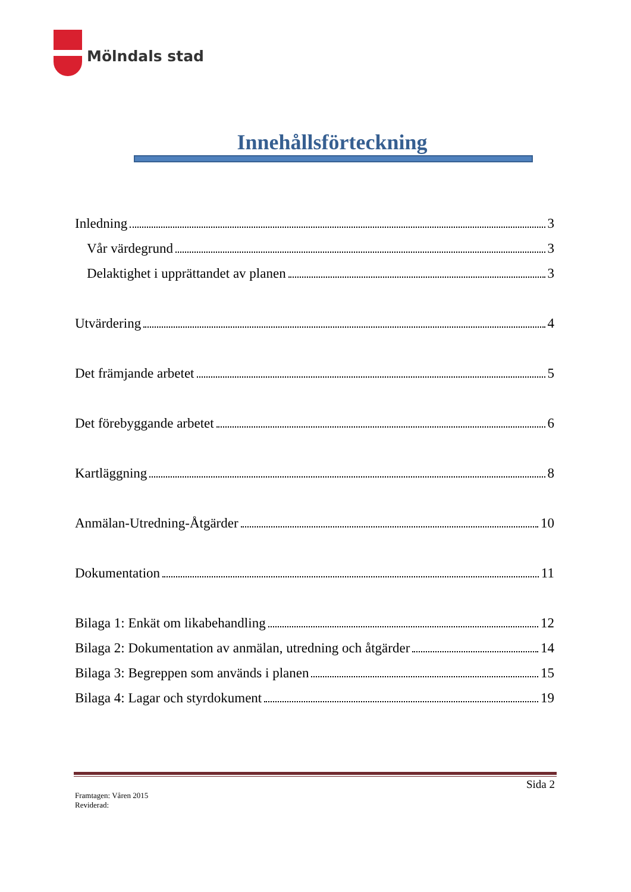Mölndals stad
Innehållsförteckning
Inledning 3
Vår värdegrund 3
Delaktighet i upprättandet av planen 3
Utvärdering 4
Det främjande arbetet 5
Det förebyggande arbetet 6
Kartläggning 8
Anmälan-Utredning-Åtgärder 10
Dokumentation 11
Bilaga 1: Enkät om likabehandling 12
Bilaga 2: Dokumentation av anmälan, utredning och åtgärder 14
Bilaga 3: Begreppen som används i planen 15
Bilaga 4: Lagar och styrdokument 19
Sida 2
Framtagen: Våren 2015
Reviderad: